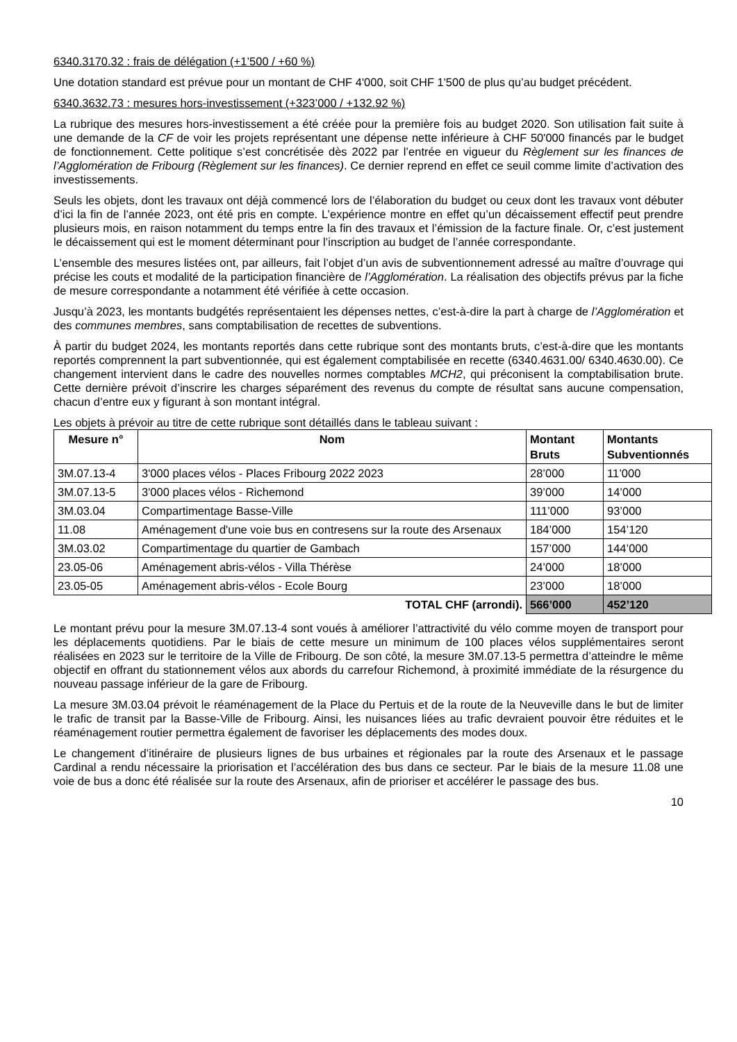6340.3170.32 : frais de délégation (+1’500 / +60 %)
Une dotation standard est prévue pour un montant de CHF 4'000, soit CHF 1'500 de plus qu’au budget précédent.
6340.3632.73 : mesures hors-investissement (+323’000 / +132.92 %)
La rubrique des mesures hors-investissement a été créée pour la première fois au budget 2020. Son utilisation fait suite à une demande de la CF de voir les projets représentant une dépense nette inférieure à CHF 50'000 financés par le budget de fonctionnement. Cette politique s’est concrétisée dès 2022 par l’entrée en vigueur du Règlement sur les finances de l’Agglomération de Fribourg (Règlement sur les finances). Ce dernier reprend en effet ce seuil comme limite d’activation des investissements.
Seuls les objets, dont les travaux ont déjà commencé lors de l’élaboration du budget ou ceux dont les travaux vont débuter d’ici la fin de l’année 2023, ont été pris en compte. L’expérience montre en effet qu’un décaissement effectif peut prendre plusieurs mois, en raison notamment du temps entre la fin des travaux et l’émission de la facture finale. Or, c’est justement le décaissement qui est le moment déterminant pour l’inscription au budget de l’année correspondante.
L’ensemble des mesures listées ont, par ailleurs, fait l’objet d’un avis de subventionnement adressé au maître d’ouvrage qui précise les couts et modalité de la participation financière de l’Agglomération. La réalisation des objectifs prévus par la fiche de mesure correspondante a notamment été vérifiée à cette occasion.
Jusqu’à 2023, les montants budgétés représentaient les dépenses nettes, c’est-à-dire la part à charge de l’Agglomération et des communes membres, sans comptabilisation de recettes de subventions.
À partir du budget 2024, les montants reportés dans cette rubrique sont des montants bruts, c’est-à-dire que les montants reportés comprennent la part subventionnée, qui est également comptabilisée en recette (6340.4631.00/ 6340.4630.00). Ce changement intervient dans le cadre des nouvelles normes comptables MCH2, qui préconisent la comptabilisation brute. Cette dernière prévoit d’inscrire les charges séparément des revenus du compte de résultat sans aucune compensation, chacun d’entre eux y figurant à son montant intégral.
Les objets à prévoir au titre de cette rubrique sont détaillés dans le tableau suivant :
| Mesure n° | Nom | Montant Bruts | Montants Subventionnés |
| --- | --- | --- | --- |
| 3M.07.13-4 | 3'000 places vélos - Places Fribourg 2022 2023 | 28’000 | 11’000 |
| 3M.07.13-5 | 3'000 places vélos - Richemond | 39’000 | 14’000 |
| 3M.03.04 | Compartimentage Basse-Ville | 111’000 | 93’000 |
| 11.08 | Aménagement d'une voie bus en contresens sur la route des Arsenaux | 184’000 | 154’120 |
| 3M.03.02 | Compartimentage du quartier de Gambach | 157’000 | 144’000 |
| 23.05-06 | Aménagement abris-vélos - Villa Thérèse | 24’000 | 18’000 |
| 23.05-05 | Aménagement abris-vélos - Ecole Bourg | 23’000 | 18’000 |
| TOTAL CHF (arrondi). | | 566’000 | 452’120 |
Le montant prévu pour la mesure 3M.07.13-4 sont voués à améliorer l’attractivité du vélo comme moyen de transport pour les déplacements quotidiens. Par le biais de cette mesure un minimum de 100 places vélos supplémentaires seront réalisées en 2023 sur le territoire de la Ville de Fribourg. De son côté, la mesure 3M.07.13-5 permettra d’atteindre le même objectif en offrant du stationnement vélos aux abords du carrefour Richemond, à proximité immédiate de la résurgence du nouveau passage inférieur de la gare de Fribourg.
La mesure 3M.03.04 prévoit le réaménagement de la Place du Pertuis et de la route de la Neuveville dans le but de limiter le trafic de transit par la Basse-Ville de Fribourg. Ainsi, les nuisances liées au trafic devraient pouvoir être réduites et le réaménagement routier permettra également de favoriser les déplacements des modes doux.
Le changement d’itinéraire de plusieurs lignes de bus urbaines et régionales par la route des Arsenaux et le passage Cardinal a rendu nécessaire la priorisation et l’accélération des bus dans ce secteur. Par le biais de la mesure 11.08 une voie de bus a donc été réalisée sur la route des Arsenaux, afin de prioriser et accélérer le passage des bus.
10